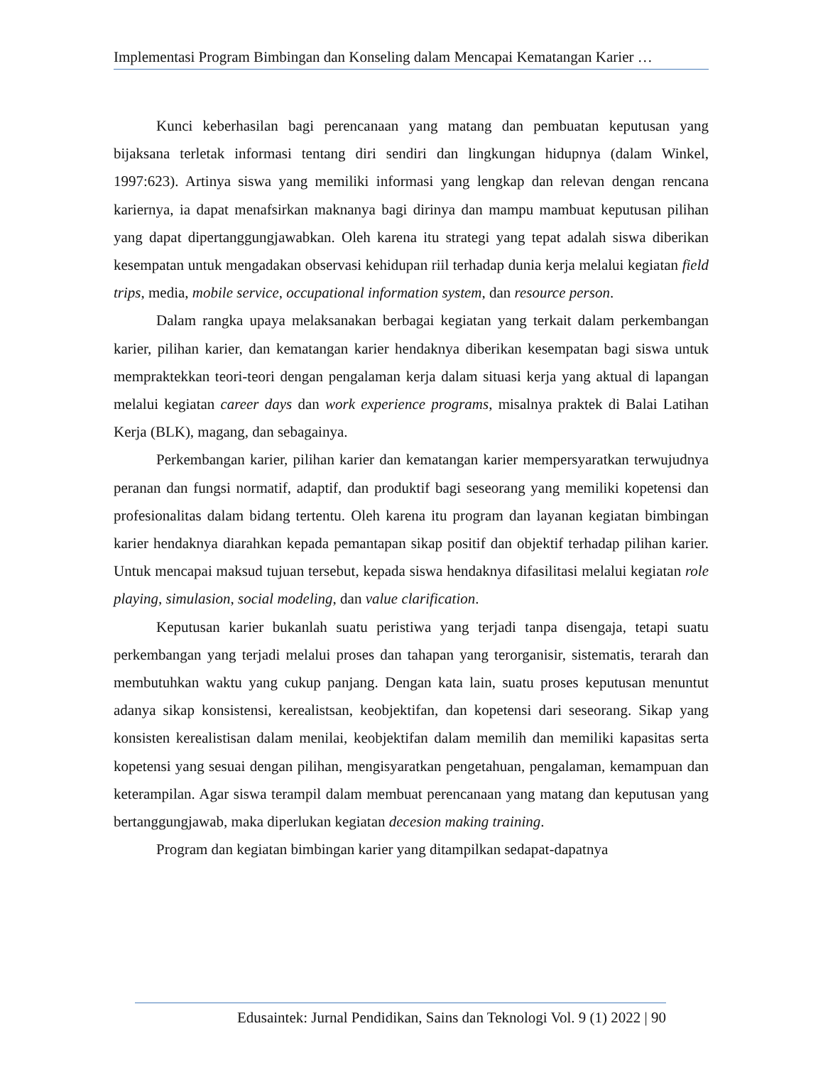Implementasi Program Bimbingan dan Konseling dalam Mencapai Kematangan Karier …
Kunci keberhasilan bagi perencanaan yang matang dan pembuatan keputusan yang bijaksana terletak informasi tentang diri sendiri dan lingkungan hidupnya (dalam Winkel, 1997:623). Artinya siswa yang memiliki informasi yang lengkap dan relevan dengan rencana kariernya, ia dapat menafsirkan maknanya bagi dirinya dan mampu mambuat keputusan pilihan yang dapat dipertanggungjawabkan. Oleh karena itu strategi yang tepat adalah siswa diberikan kesempatan untuk mengadakan observasi kehidupan riil terhadap dunia kerja melalui kegiatan field trips, media, mobile service, occupational information system, dan resource person.
Dalam rangka upaya melaksanakan berbagai kegiatan yang terkait dalam perkembangan karier, pilihan karier, dan kematangan karier hendaknya diberikan kesempatan bagi siswa untuk mempraktekkan teori-teori dengan pengalaman kerja dalam situasi kerja yang aktual di lapangan melalui kegiatan career days dan work experience programs, misalnya praktek di Balai Latihan Kerja (BLK), magang, dan sebagainya.
Perkembangan karier, pilihan karier dan kematangan karier mempersyaratkan terwujudnya peranan dan fungsi normatif, adaptif, dan produktif bagi seseorang yang memiliki kopetensi dan profesionalitas dalam bidang tertentu. Oleh karena itu program dan layanan kegiatan bimbingan karier hendaknya diarahkan kepada pemantapan sikap positif dan objektif terhadap pilihan karier. Untuk mencapai maksud tujuan tersebut, kepada siswa hendaknya difasilitasi melalui kegiatan role playing, simulasion, social modeling, dan value clarification.
Keputusan karier bukanlah suatu peristiwa yang terjadi tanpa disengaja, tetapi suatu perkembangan yang terjadi melalui proses dan tahapan yang terorganisir, sistematis, terarah dan membutuhkan waktu yang cukup panjang. Dengan kata lain, suatu proses keputusan menuntut adanya sikap konsistensi, kerealistsan, keobjektifan, dan kopetensi dari seseorang. Sikap yang konsisten kerealistisan dalam menilai, keobjektifan dalam memilih dan memiliki kapasitas serta kopetensi yang sesuai dengan pilihan, mengisyaratkan pengetahuan, pengalaman, kemampuan dan keterampilan. Agar siswa terampil dalam membuat perencanaan yang matang dan keputusan yang bertanggungjawab, maka diperlukan kegiatan decesion making training.
Program dan kegiatan bimbingan karier yang ditampilkan sedapat-dapatnya
Edusaintek: Jurnal Pendidikan, Sains dan Teknologi Vol. 9 (1) 2022 | 90